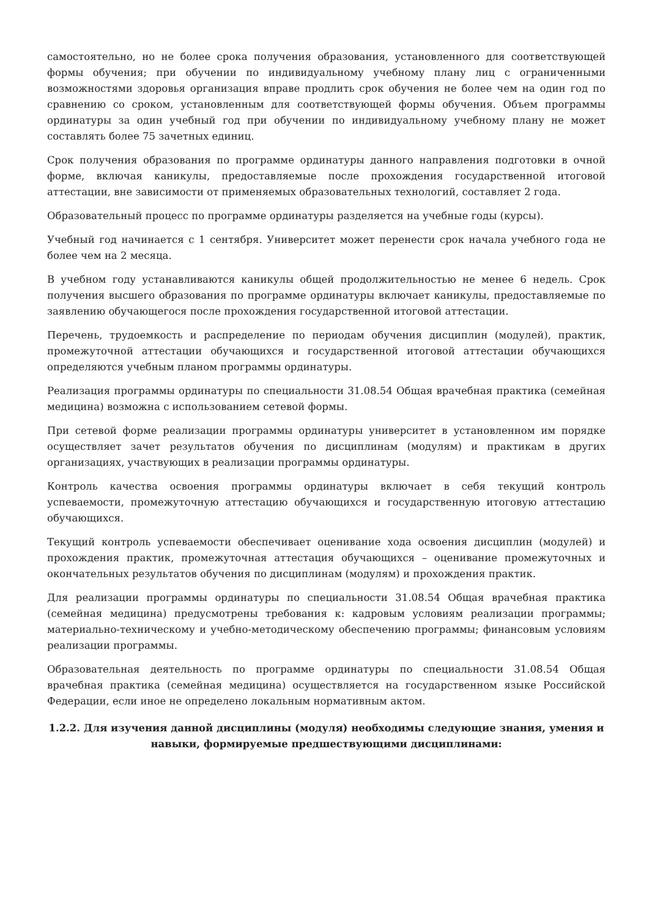самостоятельно, но не более срока получения образования, установленного для соответствующей формы обучения; при обучении по индивидуальному учебному плану лиц с ограниченными возможностями здоровья организация вправе продлить срок обучения не более чем на один год по сравнению со сроком, установленным для соответствующей формы обучения. Объем программы ординатуры за один учебный год при обучении по индивидуальному учебному плану не может составлять более 75 зачетных единиц.
Срок получения образования по программе ординатуры данного направления подготовки в очной форме, включая каникулы, предоставляемые после прохождения государственной итоговой аттестации, вне зависимости от применяемых образовательных технологий, составляет 2 года.
Образовательный процесс по программе ординатуры разделяется на учебные годы (курсы).
Учебный год начинается с 1 сентября. Университет может перенести срок начала учебного года не более чем на 2 месяца.
В учебном году устанавливаются каникулы общей продолжительностью не менее 6 недель. Срок получения высшего образования по программе ординатуры включает каникулы, предоставляемые по заявлению обучающегося после прохождения государственной итоговой аттестации.
Перечень, трудоемкость и распределение по периодам обучения дисциплин (модулей), практик, промежуточной аттестации обучающихся и государственной итоговой аттестации обучающихся определяются учебным планом программы ординатуры.
Реализация программы ординатуры по специальности 31.08.54 Общая врачебная практика (семейная медицина) возможна с использованием сетевой формы.
При сетевой форме реализации программы ординатуры университет в установленном им порядке осуществляет зачет результатов обучения по дисциплинам (модулям) и практикам в других организациях, участвующих в реализации программы ординатуры.
Контроль качества освоения программы ординатуры включает в себя текущий контроль успеваемости, промежуточную аттестацию обучающихся и государственную итоговую аттестацию обучающихся.
Текущий контроль успеваемости обеспечивает оценивание хода освоения дисциплин (модулей) и прохождения практик, промежуточная аттестация обучающихся – оценивание промежуточных и окончательных результатов обучения по дисциплинам (модулям) и прохождения практик.
Для реализации программы ординатуры по специальности 31.08.54 Общая врачебная практика (семейная медицина) предусмотрены требования к: кадровым условиям реализации программы; материально-техническому и учебно-методическому обеспечению программы; финансовым условиям реализации программы.
Образовательная деятельность по программе ординатуры по специальности 31.08.54 Общая врачебная практика (семейная медицина) осуществляется на государственном языке Российской Федерации, если иное не определено локальным нормативным актом.
1.2.2. Для изучения данной дисциплины (модуля) необходимы следующие знания, умения и навыки, формируемые предшествующими дисциплинами: